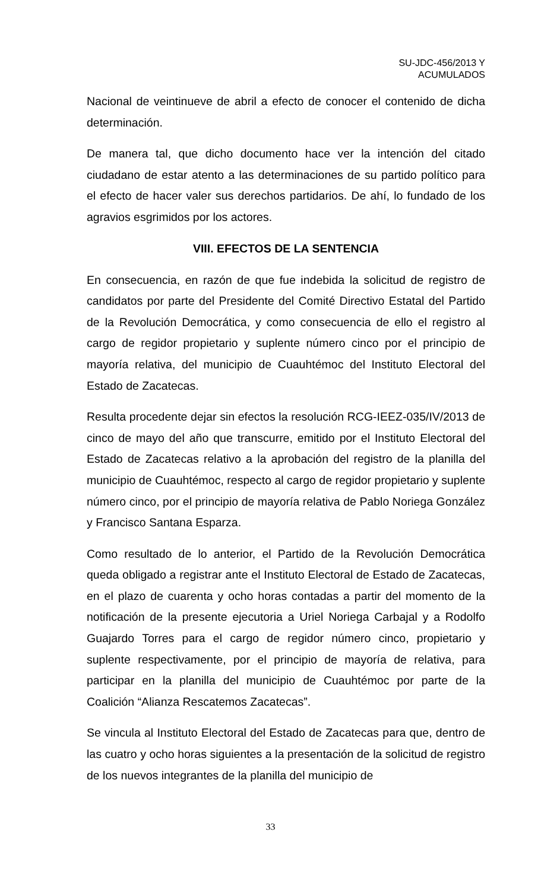SU-JDC-456/2013 Y
ACUMULADOS
Nacional de veintinueve de abril a efecto de conocer el contenido de dicha determinación.
De manera tal, que dicho documento hace ver la intención del citado ciudadano de estar atento a las determinaciones de su partido político para el efecto de hacer valer sus derechos partidarios. De ahí, lo fundado de los agravios esgrimidos por los actores.
VIII. EFECTOS DE LA SENTENCIA
En consecuencia, en razón de que fue indebida la solicitud de registro de candidatos por parte del Presidente del Comité Directivo Estatal del Partido de la Revolución Democrática, y como consecuencia de ello el registro al cargo de regidor propietario y suplente número cinco por el principio de mayoría relativa, del municipio de Cuauhtémoc del Instituto Electoral del Estado de Zacatecas.
Resulta procedente dejar sin efectos la resolución RCG-IEEZ-035/IV/2013 de cinco de mayo del año que transcurre, emitido por el Instituto Electoral del Estado de Zacatecas relativo a la aprobación del registro de la planilla del municipio de Cuauhtémoc, respecto al cargo de regidor propietario y suplente número cinco, por el principio de mayoría relativa de Pablo Noriega González y Francisco Santana Esparza.
Como resultado de lo anterior, el Partido de la Revolución Democrática queda obligado a registrar ante el Instituto Electoral de Estado de Zacatecas, en el plazo de cuarenta y ocho horas contadas a partir del momento de la notificación de la presente ejecutoria a Uriel Noriega Carbajal y a Rodolfo Guajardo Torres para el cargo de regidor número cinco, propietario y suplente respectivamente, por el principio de mayoría de relativa, para participar en la planilla del municipio de Cuauhtémoc por parte de la Coalición “Alianza Rescatemos Zacatecas”.
Se vincula al Instituto Electoral del Estado de Zacatecas para que, dentro de las cuatro y ocho horas siguientes a la presentación de la solicitud de registro de los nuevos integrantes de la planilla del municipio de
33